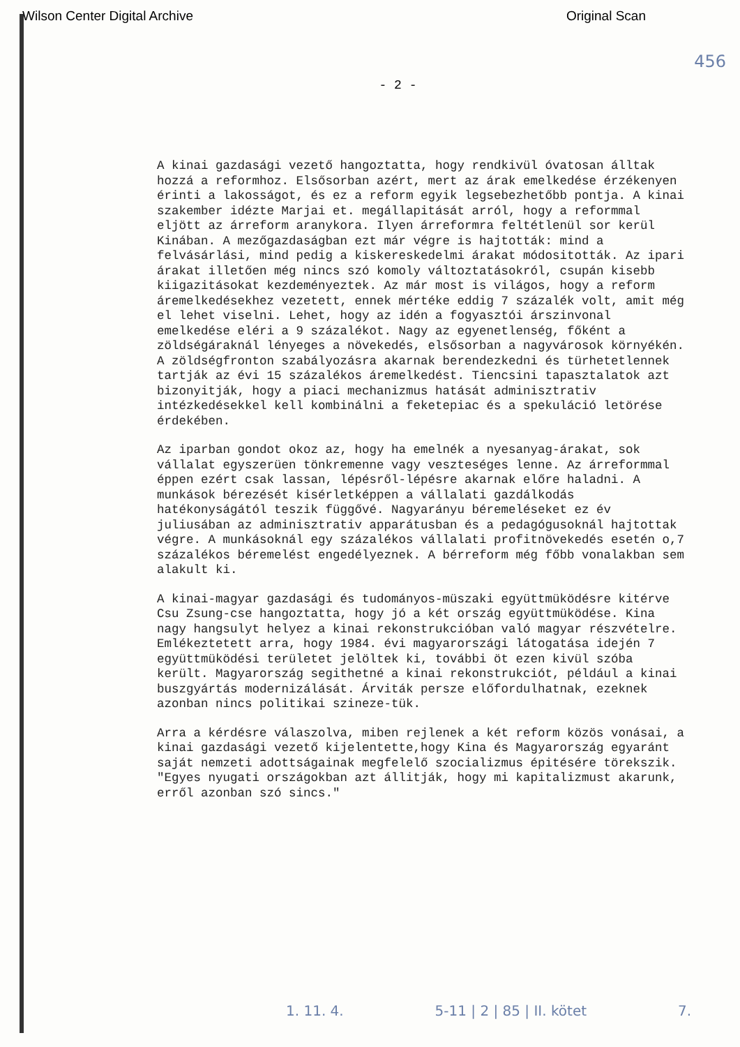Wilson Center Digital Archive Original Scan
456
- 2 -
A kinai gazdasági vezető hangoztatta, hogy rendkivül óvatosan álltak hozzá a reformhoz. Elsősorban azért, mert az árak emelkedése érzékenyen érinti a lakosságot, és ez a reform egyik legsebezhetőbb pontja. A kinai szakember idézte Marjai et. megállapitását arról, hogy a reformmal eljött az árreform aranykora. Ilyen árreformra feltétlenül sor kerül Kinában. A mezőgazdaságban ezt már végre is hajtották: mind a felvásárlási, mind pedig a kiskereskedelmi árakat módositották. Az ipari árakat illetően még nincs szó komoly változtatásokról, csupán kisebb kiigazitásokat kezdeményeztek. Az már most is világos, hogy a reform áremelkedésekhez vezetett, ennek mértéke eddig 7 százalék volt, amit még el lehet viselni. Lehet, hogy az idén a fogyasztói árszinvonal emelkedése eléri a 9 százalékot. Nagy az egyenetlenség, főként a zöldségáraknál lényeges a növekedés, elsősorban a nagyvárosok környékén. A zöldségfronton szabályozásra akarnak berendezkedni és türhetetlennek tartják az évi 15 százalékos áremelkedést. Tiencsini tapasztalatok azt bizonyitják, hogy a piaci mechanizmus hatását adminisztrativ intézkedésekkel kell kombinálni a feketepiac és a spekuláció letörése érdekében.
Az iparban gondot okoz az, hogy ha emelnék a nyesanyag-árakat, sok vállalat egyszerüen tönkremenne vagy veszteséges lenne. Az árreformmal éppen ezért csak lassan, lépésről-lépésre akarnak előre haladni. A munkások bérezését kisérletképpen a vállalati gazdálkodás hatékonyságától teszik függővé. Nagyarányu béremeléseket ez év juliusában az adminisztrativ apparátusban és a pedagógusoknál hajtottak végre. A munkásoknál egy százalékos vállalati profitnövekedés esetén o,7 százalékos béremelést engedélyeznek. A bérreform még főbb vonalakban sem alakult ki.
A kinai-magyar gazdasági és tudományos-müszaki együttmüködésre kitérve Csu Zsung-cse hangoztatta, hogy jó a két ország együttmüködése. Kina nagy hangsulyt helyez a kinai rekonstrukcióban való magyar részvételre. Emlékeztetett arra, hogy 1984. évi magyarországi látogatása idején 7 együttmüködési területet jelöltek ki, további öt ezen kivül szóba került. Magyarország segithetné a kinai rekonstrukciót, például a kinai buszgyártás modernizálását. Árviták persze előfordulhatnak, ezeknek azonban nincs politikai szineze-tük.
Arra a kérdésre válaszolva, miben rejlenek a két reform közös vonásai, a kinai gazdasági vezető kijelentette,hogy Kina és Magyarország egyaránt saját nemzeti adottságainak megfelelő szocializmus épitésére törekszik. "Egyes nyugati országokban azt állitják, hogy mi kapitalizmust akarunk, erről azonban szó sincs."
1. 11. 4. 5-11 | 2 | 85 | II. kötet 7.